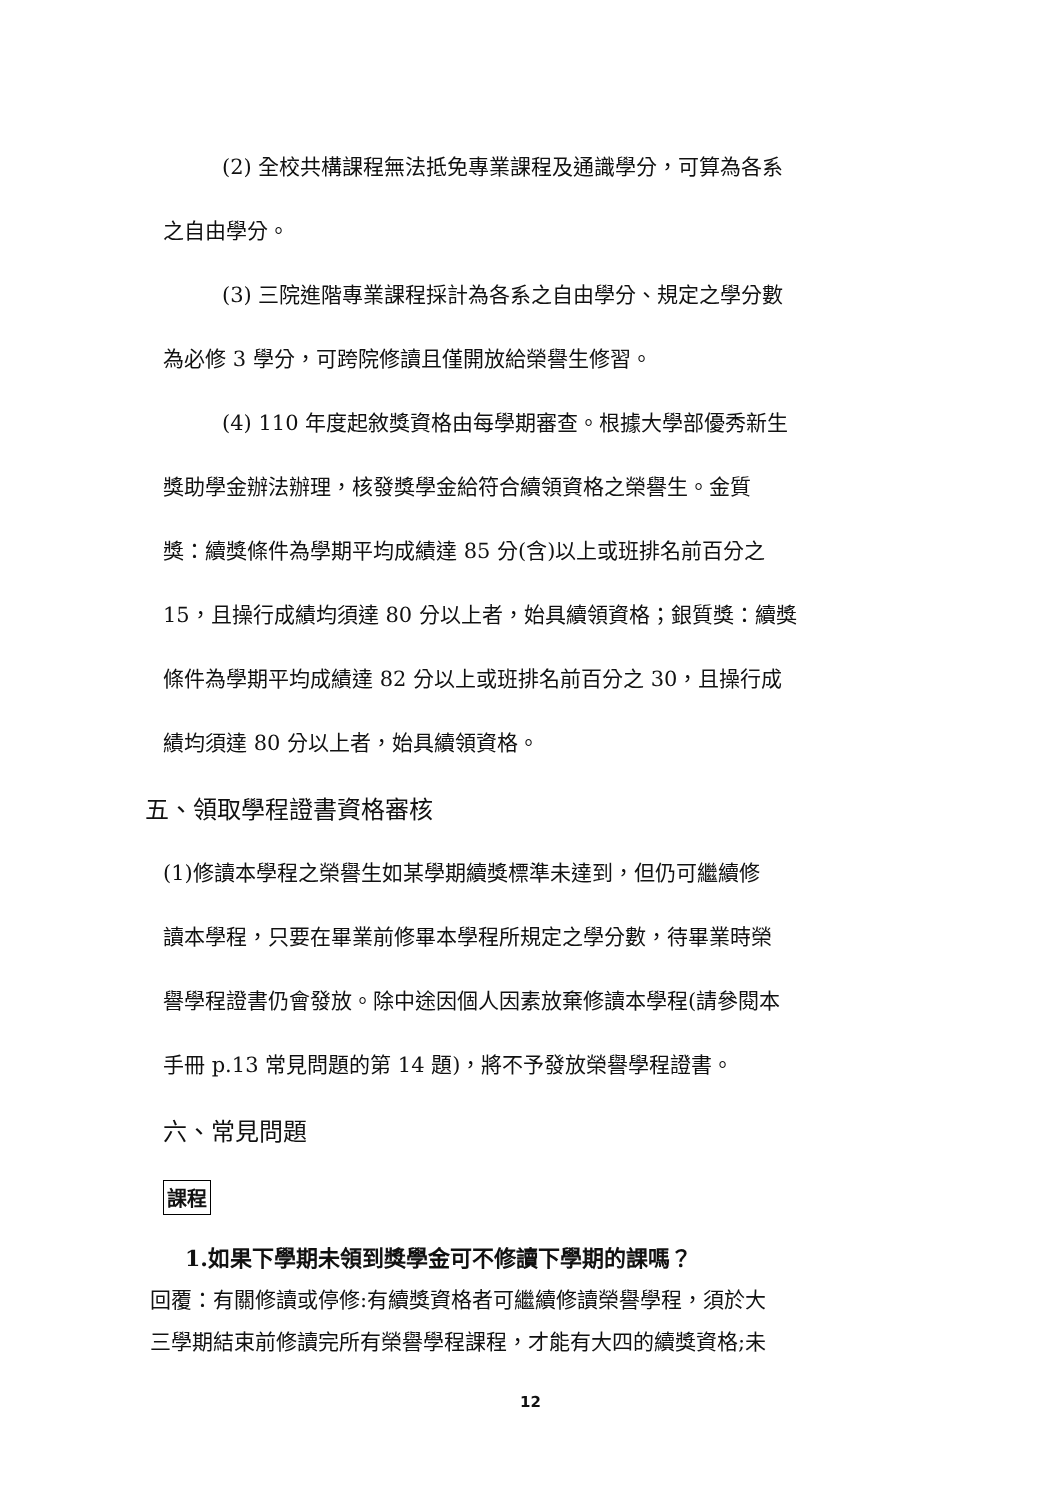(2) 全校共構課程無法抵免專業課程及通識學分，可算為各系
之自由學分。
(3) 三院進階專業課程採計為各系之自由學分、規定之學分數
為必修 3 學分，可跨院修讀且僅開放給榮譽生修習。
(4) 110 年度起敘獎資格由每學期審查。根據大學部優秀新生
獎助學金辦法辦理，核發獎學金給符合續領資格之榮譽生。金質
獎：續獎條件為學期平均成績達 85 分(含)以上或班排名前百分之
15，且操行成績均須達 80 分以上者，始具續領資格；銀質獎：續獎
條件為學期平均成績達 82 分以上或班排名前百分之 30，且操行成
績均須達 80 分以上者，始具續領資格。
五、領取學程證書資格審核
(1)修讀本學程之榮譽生如某學期續獎標準未達到，但仍可繼續修
讀本學程，只要在畢業前修畢本學程所規定之學分數，待畢業時榮
譽學程證書仍會發放。除中途因個人因素放棄修讀本學程(請參閱本
手冊 p.13 常見問題的第 14 題)，將不予發放榮譽學程證書。
六、常見問題
課程
1.如果下學期未領到獎學金可不修讀下學期的課嗎？
回覆：有關修讀或停修:有續獎資格者可繼續修讀榮譽學程，須於大
三學期結束前修讀完所有榮譽學程課程，才能有大四的續獎資格;未
12